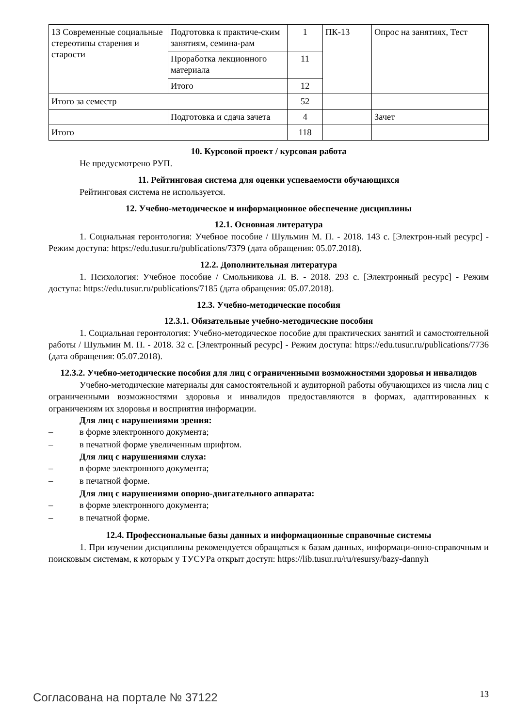| 13 Современные социальные стереотипы старения и старости | Подготовка к практиче-ским занятиям, семина-рам | 1 | ПК-13 | Опрос на занятиях, Тест |
| | Проработка лекционного материала | 11 | | |
| | Итого | 12 | | |
| Итого за семестр | | 52 | | |
| | Подготовка и сдача зачета | 4 | | Зачет |
| Итого | | 118 | | |
10. Курсовой проект / курсовая работа
Не предусмотрено РУП.
11. Рейтинговая система для оценки успеваемости обучающихся
Рейтинговая система не используется.
12. Учебно-методическое и информационное обеспечение дисциплины
12.1. Основная литература
1. Социальная геронтология: Учебное пособие / Шульмин М. П. - 2018. 143 с. [Электрон-ный ресурс] - Режим доступа: https://edu.tusur.ru/publications/7379 (дата обращения: 05.07.2018).
12.2. Дополнительная литература
1. Психология: Учебное пособие / Смольникова Л. В. - 2018. 293 с. [Электронный ресурс] - Режим доступа: https://edu.tusur.ru/publications/7185 (дата обращения: 05.07.2018).
12.3. Учебно-методические пособия
12.3.1. Обязательные учебно-методические пособия
1. Социальная геронтология: Учебно-методическое пособие для практических занятий и самостоятельной работы / Шульмин М. П. - 2018. 32 с. [Электронный ресурс] - Режим доступа: https://edu.tusur.ru/publications/7736 (дата обращения: 05.07.2018).
12.3.2. Учебно-методические пособия для лиц с ограниченными возможностями здоровья и инвалидов
Учебно-методические материалы для самостоятельной и аудиторной работы обучающихся из числа лиц с ограниченными возможностями здоровья и инвалидов предоставляются в формах, адаптированных к ограничениям их здоровья и восприятия информации.
Для лиц с нарушениями зрения:
– в форме электронного документа;
– в печатной форме увеличенным шрифтом.
Для лиц с нарушениями слуха:
– в форме электронного документа;
– в печатной форме.
Для лиц с нарушениями опорно-двигательного аппарата:
– в форме электронного документа;
– в печатной форме.
12.4. Профессиональные базы данных и информационные справочные системы
1. При изучении дисциплины рекомендуется обращаться к базам данных, информаци-онно-справочным и поисковым системам, к которым у ТУСУРа открыт доступ: https://lib.tusur.ru/ru/resursy/bazy-dannyh
Согласована на портале № 37122 13